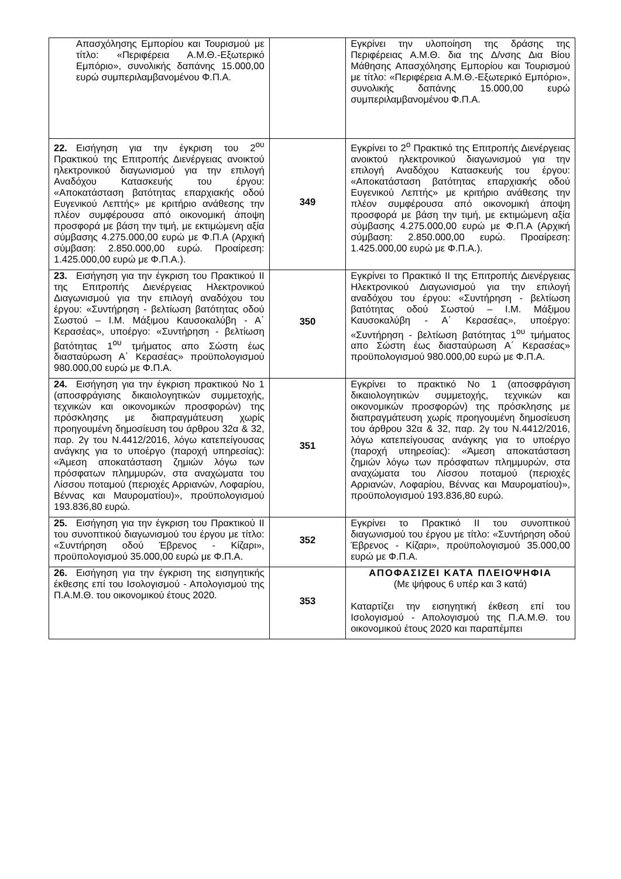| Απασχόλησης Εμπορίου και Τουρισμού με τίτλο: «Περιφέρεια Α.Μ.Θ.-Εξωτερικό Εμπόριο», συνολικής δαπάνης 15.000,00 ευρώ συμπεριλαμβανομένου Φ.Π.Α. | | Εγκρίνει την υλοποίηση της δράσης της Περιφέρειας Α.Μ.Θ. δια της Δ/νσης Δια Βίου Μάθησης Απασχόλησης Εμπορίου και Τουρισμού με τίτλο: «Περιφέρεια Α.Μ.Θ.-Εξωτερικό Εμπόριο», συνολικής δαπάνης 15.000,00 ευρώ συμπεριλαμβανομένου Φ.Π.Α. |
| 22. Εισήγηση για την έγκριση του 2<sup>ου</sup> Πρακτικού της Επιτροπής Διενέργειας ανοικτού ηλεκτρονικού διαγωνισμού για την επιλογή Αναδόχου Κατασκευής του έργου: «Αποκατάσταση βατότητας επαρχιακής οδού Ευγενικού Λεπτής» με κριτήριο ανάθεσης την πλέον συμφέρουσα από οικονομική άποψη προσφορά με βάση την τιμή, με εκτιμώμενη αξία σύμβασης 4.275.000,00 ευρώ με Φ.Π.Α (Αρχική σύμβαση: 2.850.000,00 ευρώ. Προαίρεση: 1.425.000,00 ευρώ με Φ.Π.Α.). | 349 | Εγκρίνει το 2<sup>ο</sup> Πρακτικό της Επιτροπής Διενέργειας ανοικτού ηλεκτρονικού διαγωνισμού για την επιλογή Αναδόχου Κατασκευής του έργου: «Αποκατάσταση βατότητας επαρχιακής οδού Ευγενικού Λεπτής» με κριτήριο ανάθεσης την πλέον συμφέρουσα από οικονομική άποψη προσφορά με βάση την τιμή, με εκτιμώμενη αξία σύμβασης 4.275.000,00 ευρώ με Φ.Π.Α (Αρχική σύμβαση: 2.850.000,00 ευρώ. Προαίρεση: 1.425.000,00 ευρώ με Φ.Π.Α.). |
| 23. Εισήγηση για την έγκριση του Πρακτικού ΙΙ της Επιτροπής Διενέργειας Ηλεκτρονικού Διαγωνισμού για την επιλογή αναδόχου του έργου: «Συντήρηση - βελτίωση βατότητας οδού Σωστού – Ι.Μ. Μάξιμου Καυσοκαλύβη - Α΄ Κερασέας», υποέργο: «Συντήρηση - βελτίωση βατότητας 1<sup>ου</sup> τμήματος απο Σώστη έως διασταύρωση Α΄ Κερασέας» προϋπολογισμού 980.000,00 ευρώ με Φ.Π.Α. | 350 | Εγκρίνει το Πρακτικό ΙΙ της Επιτροπής Διενέργειας Ηλεκτρονικού Διαγωνισμού για την επιλογή αναδόχου του έργου: «Συντήρηση - βελτίωση βατότητας οδού Σωστού – Ι.Μ. Μάξιμου Καυσοκαλύβη - Α΄ Κερασέας», υποέργο: «Συντήρηση - βελτίωση βατότητας 1<sup>ου</sup> τμήματος απο Σώστη έως διασταύρωση Α΄ Κερασέας» προϋπολογισμού 980.000,00 ευρώ με Φ.Π.Α. |
| 24. Εισήγηση για την έγκριση πρακτικού Νο 1 (αποσφράγισης δικαιολογητικών συμμετοχής, τεχνικών και οικονομικών προσφορών) της πρόσκλησης με διαπραγμάτευση χωρίς προηγουμένη δημοσίευση του άρθρου 32α & 32, παρ. 2γ του Ν.4412/2016, λόγω κατεπείγουσας ανάγκης για το υποέργο (παροχή υπηρεσίας): «Άμεση αποκατάσταση ζημιών λόγω των πρόσφατων πλημμυρών, στα αναχώματα του Λίσσου ποταμού (περιοχές Αρριανών, Λοφαρίου, Βέννας και Μαυροματίου)», προϋπολογισμού 193.836,80 ευρώ. | 351 | Εγκρίνει το πρακτικό Νο 1 (αποσφράγιση δικαιολογητικών συμμετοχής, τεχνικών και οικονομικών προσφορών) της πρόσκλησης με διαπραγμάτευση χωρίς προηγουμένη δημοσίευση του άρθρου 32α & 32, παρ. 2γ του Ν.4412/2016, λόγω κατεπείγουσας ανάγκης για το υποέργο (παροχή υπηρεσίας): «Άμεση αποκατάσταση ζημιών λόγω των πρόσφατων πλημμυρών, στα αναχώματα του Λίσσου ποταμού (περιοχές Αρριανών, Λοφαρίου, Βέννας και Μαυροματίου)», προϋπολογισμού 193.836,80 ευρώ. |
| 25. Εισήγηση για την έγκριση του Πρακτικού ΙΙ του συνοπτικού διαγωνισμού του έργου με τίτλο: «Συντήρηση οδού Έβρενος - Κίζαρι», προϋπολογισμού 35.000,00 ευρώ με Φ.Π.Α. | 352 | Εγκρίνει το Πρακτικό ΙΙ του συνοπτικού διαγωνισμού του έργου με τίτλο: «Συντήρηση οδού Έβρενος - Κίζαρι», προϋπολογισμού 35.000,00 ευρώ με Φ.Π.Α. |
| 26. Εισήγηση για την έγκριση της εισηγητικής έκθεσης επί του Ισολογισμού - Απολογισμού της Π.Α.Μ.Θ. του οικονομικού έτους 2020. | 353 | ΑΠΟΦΑΣΙΖΕΙ ΚΑΤΑ ΠΛΕΙΟΨΗΦΙΑ (Με ψήφους 6 υπέρ και 3 κατά) Καταρτίζει την εισηγητική έκθεση επί του Ισολογισμού - Απολογισμού της Π.Α.Μ.Θ. του οικονομικού έτους 2020 και παραπέμπει |